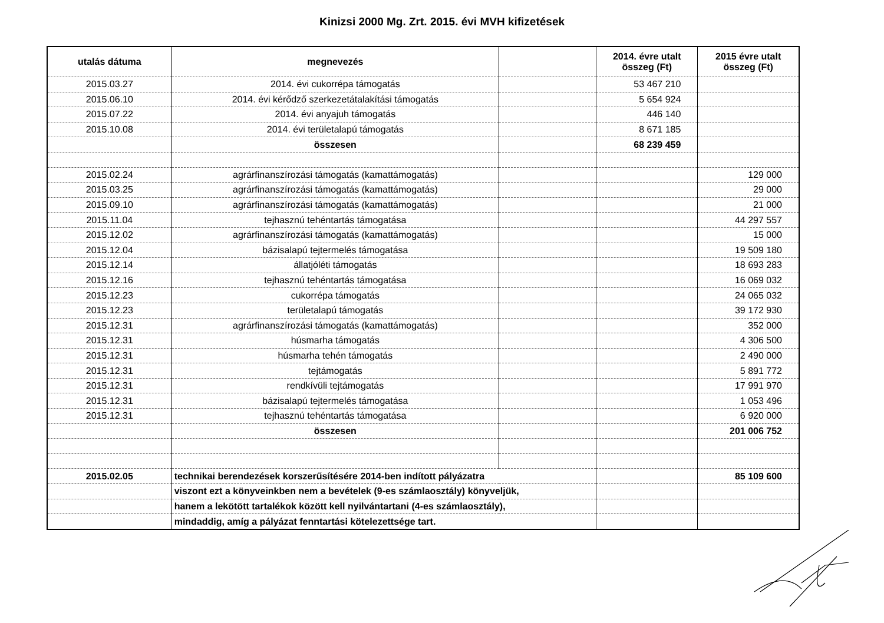Kinizsi 2000 Mg. Zrt. 2015. évi MVH kifizetések
| utalás dátuma | megnevezés | | 2014. évre utalt összeg (Ft) | 2015 évre utalt összeg (Ft) |
| --- | --- | --- | --- | --- |
| 2015.03.27 | 2014. évi cukorrépa támogatás | | 53 467 210 | |
| 2015.06.10 | 2014. évi kérődző szerkezetátalakítási támogatás | | 5 654 924 | |
| 2015.07.22 | 2014. évi anyajuh támogatás | | 446 140 | |
| 2015.10.08 | 2014. évi területalapú támogatás | | 8 671 185 | |
| | összesen | | 68 239 459 | |
| 2015.02.24 | agrárfinanszírozási támogatás (kamattámogatás) | | | 129 000 |
| 2015.03.25 | agrárfinanszírozási támogatás (kamattámogatás) | | | 29 000 |
| 2015.09.10 | agrárfinanszírozási támogatás (kamattámogatás) | | | 21 000 |
| 2015.11.04 | tejhasznú tehéntartás támogatása | | | 44 297 557 |
| 2015.12.02 | agrárfinanszírozási támogatás (kamattámogatás) | | | 15 000 |
| 2015.12.04 | bázisalapú tejtermelés támogatása | | | 19 509 180 |
| 2015.12.14 | állatjóléti támogatás | | | 18 693 283 |
| 2015.12.16 | tejhasznú tehéntartás támogatása | | | 16 069 032 |
| 2015.12.23 | cukorrépa támogatás | | | 24 065 032 |
| 2015.12.23 | területalapú támogatás | | | 39 172 930 |
| 2015.12.31 | agrárfinanszírozási támogatás (kamattámogatás) | | | 352 000 |
| 2015.12.31 | húsmarha támogatás | | | 4 306 500 |
| 2015.12.31 | húsmarha tehén támogatás | | | 2 490 000 |
| 2015.12.31 | tejtámogatás | | | 5 891 772 |
| 2015.12.31 | rendkívüli tejtámogatás | | | 17 991 970 |
| 2015.12.31 | bázisalapú tejtermelés támogatása | | | 1 053 496 |
| 2015.12.31 | tejhasznú tehéntartás támogatása | | | 6 920 000 |
| | összesen | | | 201 006 752 |
| 2015.02.05 | technikai berendezések korszerűsítésére 2014-ben indított pályázatra | | | 85 109 600 |
| | viszont ezt a könyveinkben nem a bevételek (9-es számlaosztály) könyveljük, | | | |
| | hanem a lekötött tartalékok között kell nyilvántartani (4-es számlaosztály), | | | |
| | mindaddig, amíg a pályázat fenntartási kötelezettsége tart. | | | |